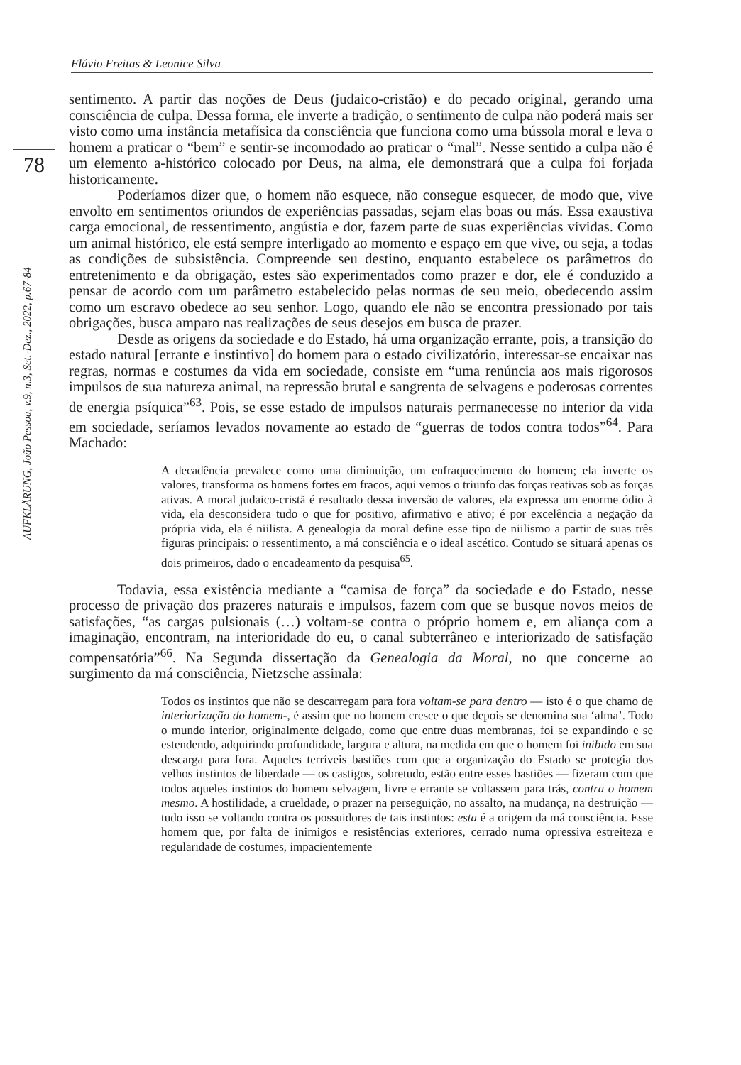Flávio Freitas & Leonice Silva
78
AUFKLÄRUNG, João Pessoa, v.9, n.3, Set.-Dez., 2022, p.67-84
sentimento. A partir das noções de Deus (judaico-cristão) e do pecado original, gerando uma consciência de culpa. Dessa forma, ele inverte a tradição, o sentimento de culpa não poderá mais ser visto como uma instância metafísica da consciência que funciona como uma bússola moral e leva o homem a praticar o “bem” e sentir-se incomodado ao praticar o “mal”. Nesse sentido a culpa não é um elemento a-histórico colocado por Deus, na alma, ele demonstrará que a culpa foi forjada historicamente.
Poderíamos dizer que, o homem não esquece, não consegue esquecer, de modo que, vive envolto em sentimentos oriundos de experiências passadas, sejam elas boas ou más. Essa exaustiva carga emocional, de ressentimento, angústia e dor, fazem parte de suas experiências vividas. Como um animal histórico, ele está sempre interligado ao momento e espaço em que vive, ou seja, a todas as condições de subsistência. Compreende seu destino, enquanto estabelece os parâmetros do entretenimento e da obrigação, estes são experimentados como prazer e dor, ele é conduzido a pensar de acordo com um parâmetro estabelecido pelas normas de seu meio, obedecendo assim como um escravo obedece ao seu senhor. Logo, quando ele não se encontra pressionado por tais obrigações, busca amparo nas realizações de seus desejos em busca de prazer.
Desde as origens da sociedade e do Estado, há uma organização errante, pois, a transição do estado natural [errante e instintivo] do homem para o estado civilizatório, interessar-se encaixar nas regras, normas e costumes da vida em sociedade, consiste em “uma renúncia aos mais rigorosos impulsos de sua natureza animal, na repressão brutal e sangrenta de selvagens e poderosas correntes de energia psíquica”<sup>63</sup>. Pois, se esse estado de impulsos naturais permanecesse no interior da vida em sociedade, seríamos levados novamente ao estado de “guerras de todos contra todos”<sup>64</sup>. Para Machado:
A decadência prevalece como uma diminuição, um enfraquecimento do homem; ela inverte os valores, transforma os homens fortes em fracos, aqui vemos o triunfo das forças reativas sob as forças ativas. A moral judaico-cristã é resultado dessa inversão de valores, ela expressa um enorme ódio à vida, ela desconsidera tudo o que for positivo, afirmativo e ativo; é por excelência a negação da própria vida, ela é niilista. A genealogia da moral define esse tipo de niilismo a partir de suas três figuras principais: o ressentimento, a má consciência e o ideal ascético. Contudo se situará apenas os dois primeiros, dado o encadeamento da pesquisa<sup>65</sup>.
Todavia, essa existência mediante a “camisa de força” da sociedade e do Estado, nesse processo de privação dos prazeres naturais e impulsos, fazem com que se busque novos meios de satisfações, “as cargas pulsionais (…) voltam-se contra o próprio homem e, em aliança com a imaginação, encontram, na interioridade do eu, o canal subterrâneo e interiorizado de satisfação compensatória”<sup>66</sup>. Na Segunda dissertação da Genealogia da Moral, no que concerne ao surgimento da má consciência, Nietzsche assinala:
Todos os instintos que não se descarregam para fora voltam-se para dentro — isto é o que chamo de interiorização do homem-, é assim que no homem cresce o que depois se denomina sua ‘alma’. Todo o mundo interior, originalmente delgado, como que entre duas membranas, foi se expandindo e se estendendo, adquirindo profundidade, largura e altura, na medida em que o homem foi inibido em sua descarga para fora. Aqueles terríveis bastiões com que a organização do Estado se protegia dos velhos instintos de liberdade — os castigos, sobretudo, estão entre esses bastiões — fizeram com que todos aqueles instintos do homem selvagem, livre e errante se voltassem para trás, contra o homem mesmo. A hostilidade, a crueldade, o prazer na perseguição, no assalto, na mudança, na destruição — tudo isso se voltando contra os possuidores de tais instintos: esta é a origem da má consciência. Esse homem que, por falta de inimigos e resistências exteriores, cerrado numa opressiva estreiteza e regularidade de costumes, impacientemente